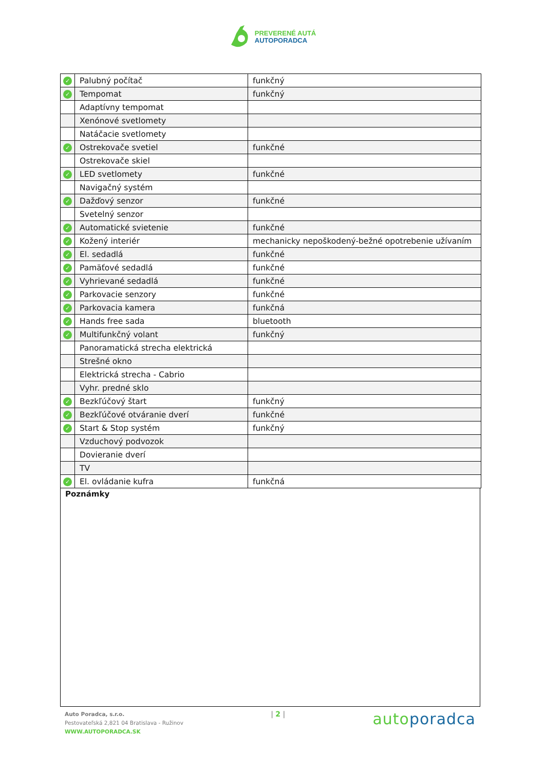PREVERENÉ AUTÁ
AUTOPORADCA
| ✓ | Palubný počítač | funkčný |
| ✓ | Tempomat | funkčný |
| | Adaptívny tempomat | |
| | Xenónové svetlomety | |
| | Natáčacie svetlomety | |
| ✓ | Ostrekovače svetiel | funkčné |
| | Ostrekovače skiel | |
| ✓ | LED svetlomety | funkčné |
| | Navigačný systém | |
| ✓ | Dažďový senzor | funkčné |
| | Svetelný senzor | |
| ✓ | Automatické svietenie | funkčné |
| ✓ | Kožený interiér | mechanicky nepoškodený-bežné opotrebenie užívaním |
| ✓ | El. sedadlá | funkčné |
| ✓ | Pamäťové sedadlá | funkčné |
| ✓ | Vyhrievané sedadlá | funkčné |
| ✓ | Parkovacie senzory | funkčné |
| ✓ | Parkovacia kamera | funkčná |
| ✓ | Hands free sada | bluetooth |
| ✓ | Multifunkčný volant | funkčný |
| | Panoramatická strecha elektrická | |
| | Strešné okno | |
| | Elektrická strecha - Cabrio | |
| | Vyhr. predné sklo | |
| ✓ | Bezkľúčový štart | funkčný |
| ✓ | Bezkľúčové otváranie dverí | funkčné |
| ✓ | Start & Stop systém | funkčný |
| | Vzduchový podvozok | |
| | Dovieranie dverí | |
| | TV | |
| ✓ | El. ovládanie kufra | funkčná |
Poznámky
Auto Poradca, s.r.o.
Pestovateľská 2,821 04 Bratislava - Ružinov
WWW.AUTOPORADCA.SK
| 2 |
autoporadca